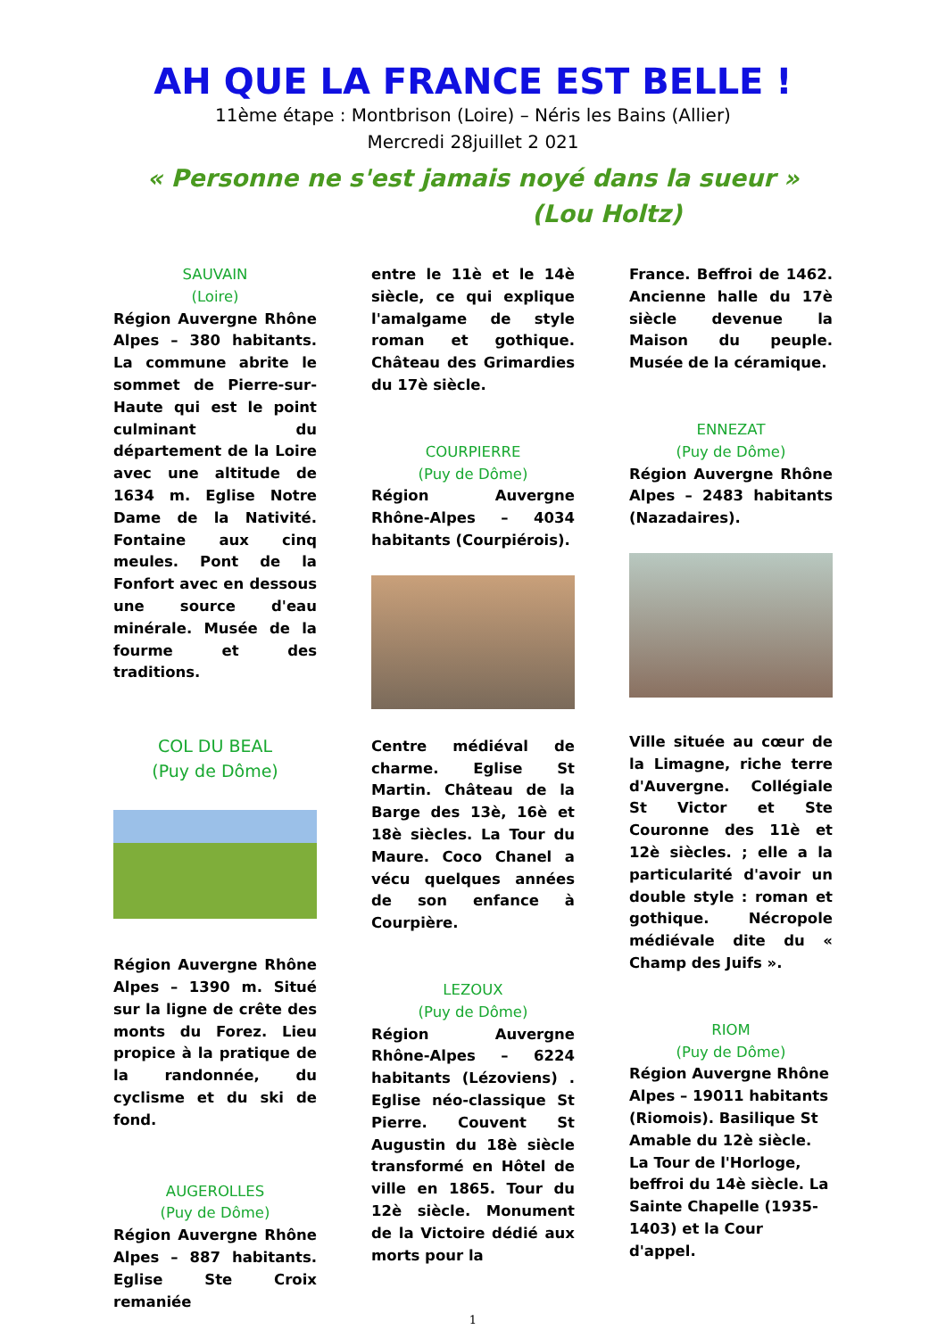AH QUE LA FRANCE EST BELLE !
11ème étape : Montbrison (Loire) – Néris les Bains (Allier)
Mercredi 28juillet 2 021
« Personne ne s'est jamais noyé dans la sueur »
(Lou Holtz)
SAUVAIN
(Loire)
Région Auvergne Rhône Alpes – 380 habitants. La commune abrite le sommet de Pierre-sur-Haute qui est le point culminant du département de la Loire avec une altitude de 1634 m. Eglise Notre Dame de la Nativité. Fontaine aux cinq meules. Pont de la Fonfort avec en dessous une source d'eau minérale. Musée de la fourme et des traditions.
COL DU BEAL
(Puy de Dôme)
Région Auvergne Rhône Alpes – 1390 m. Situé sur la ligne de crête des monts du Forez. Lieu propice à la pratique de la randonnée, du cyclisme et du ski de fond.
AUGEROLLES
(Puy de Dôme)
Région Auvergne Rhône Alpes – 887 habitants. Eglise Ste Croix remaniée
entre le 11è et le 14è siècle, ce qui explique l'amalgame de style roman et gothique. Château des Grimardies du 17è siècle.
COURPIERRE
(Puy de Dôme)
Région Auvergne Rhône-Alpes – 4034 habitants (Courpiérois).
Centre médiéval de charme. Eglise St Martin. Château de la Barge des 13è, 16è et 18è siècles. La Tour du Maure. Coco Chanel a vécu quelques années de son enfance à Courpière.
LEZOUX
(Puy de Dôme)
Région Auvergne Rhône-Alpes – 6224 habitants (Lézoviens) . Eglise néo-classique St Pierre. Couvent St Augustin du 18è siècle transformé en Hôtel de ville en 1865. Tour du 12è siècle. Monument de la Victoire dédié aux morts pour la
France. Beffroi de 1462. Ancienne halle du 17è siècle devenue la Maison du peuple. Musée de la céramique.
ENNEZAT
(Puy de Dôme)
Région Auvergne Rhône Alpes – 2483 habitants (Nazadaires).
Ville située au cœur de la Limagne, riche terre d'Auvergne. Collégiale St Victor et Ste Couronne des 11è et 12è siècles. ; elle a la particularité d'avoir un double style : roman et gothique. Nécropole médiévale dite du « Champ des Juifs ».
RIOM
(Puy de Dôme)
Région Auvergne Rhône Alpes – 19011 habitants (Riomois). Basilique St Amable du 12è siècle. La Tour de l'Horloge, beffroi du 14è siècle. La Sainte Chapelle (1935-1403) et la Cour d'appel.
1